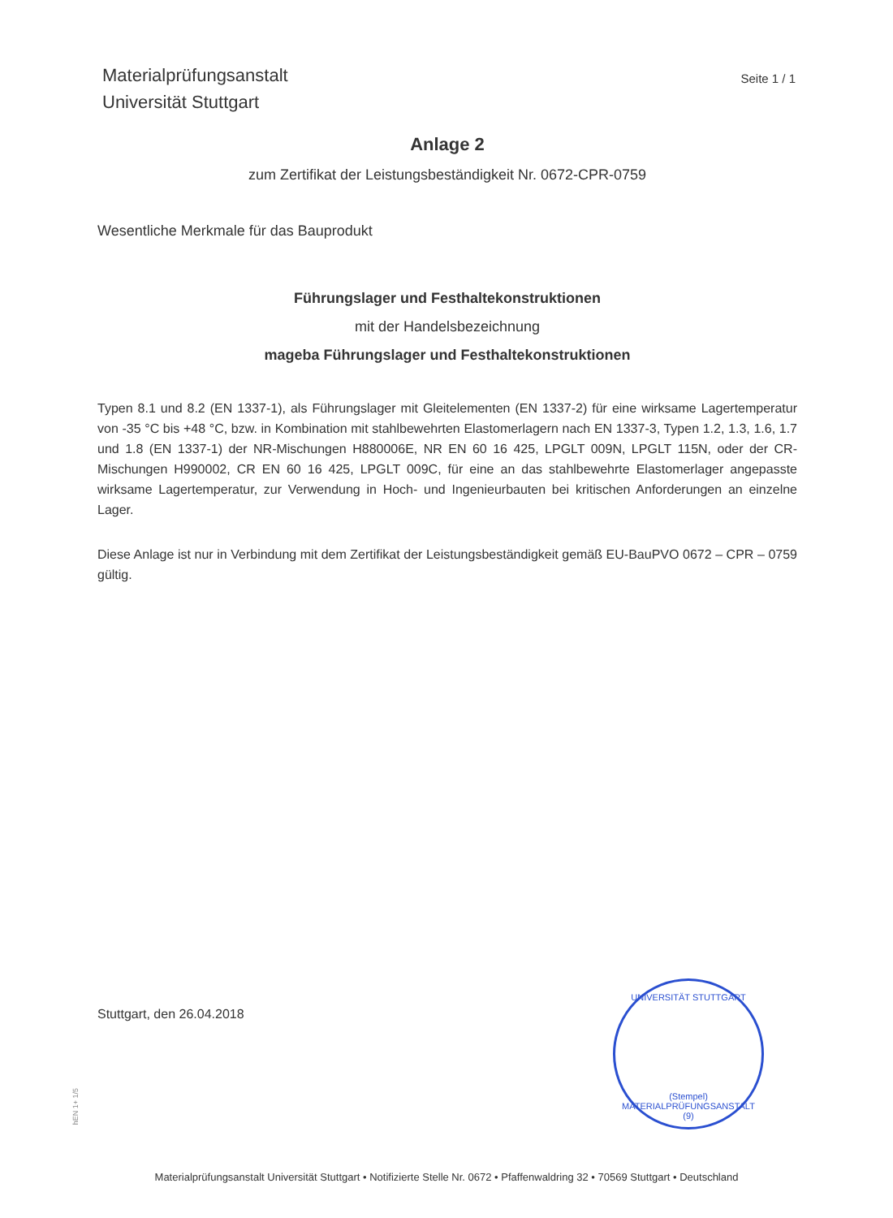Materialprüfungsanstalt
Universität Stuttgart
Seite 1 / 1
Anlage 2
zum Zertifikat der Leistungsbeständigkeit Nr. 0672-CPR-0759
Wesentliche Merkmale für das Bauprodukt
Führungslager und Festhaltekonstruktionen
mit der Handelsbezeichnung
mageba Führungslager und Festhaltekonstruktionen
Typen 8.1 und 8.2 (EN 1337-1), als Führungslager mit Gleitelementen (EN 1337-2) für eine wirksame Lagertemperatur von -35 °C bis +48 °C, bzw. in Kombination mit stahlbewehrten Elastomerlagern nach EN 1337-3, Typen 1.2, 1.3, 1.6, 1.7 und 1.8 (EN 1337-1) der NR-Mischungen H880006E, NR EN 60 16 425, LPGLT 009N, LPGLT 115N, oder der CR-Mischungen H990002, CR EN 60 16 425, LPGLT 009C, für eine an das stahlbewehrte Elastomerlager angepasste wirksame Lagertemperatur, zur Verwendung in Hoch- und Ingenieurbauten bei kritischen Anforderungen an einzelne Lager.
Diese Anlage ist nur in Verbindung mit dem Zertifikat der Leistungsbeständigkeit gemäß EU-BauPVO 0672 – CPR – 0759 gültig.
Stuttgart, den 26.04.2018
UNIVERSITÄT STUTTGART
(Stempel) MATERIALPRÜFUNGSANSTALT (9)
hEN 1+ 1/5
Materialprüfungsanstalt Universität Stuttgart • Notifizierte Stelle Nr. 0672 • Pfaffenwaldring 32 • 70569 Stuttgart • Deutschland